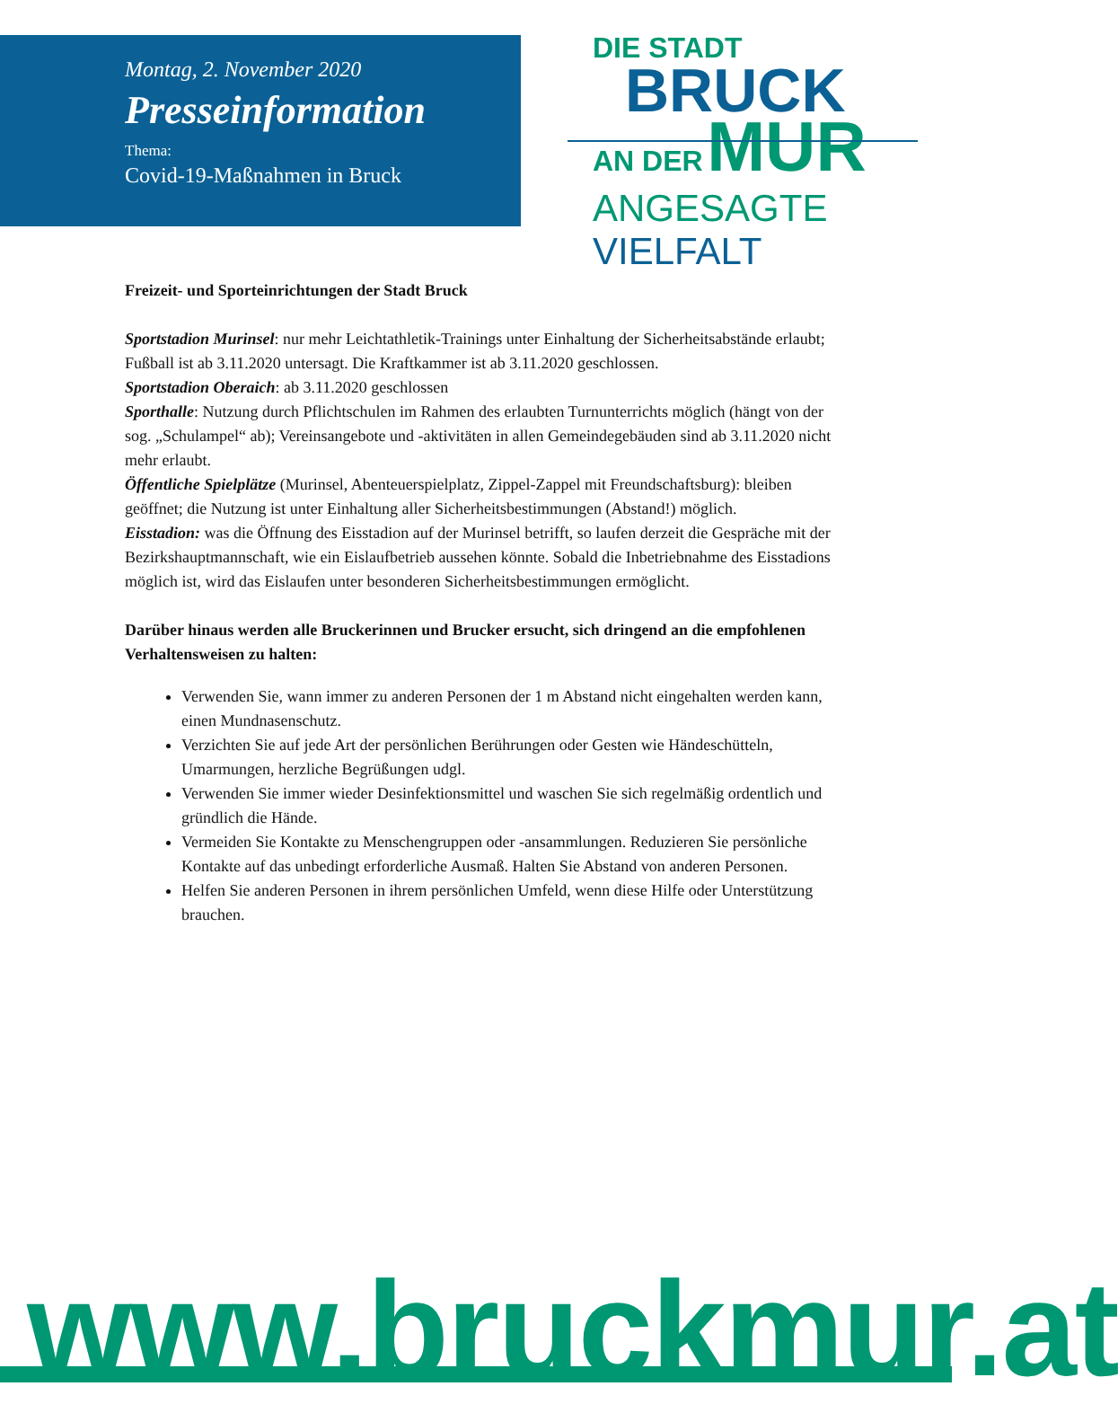Montag, 2. November 2020
Presseinformation
Thema:
Covid-19-Maßnahmen in Bruck
DIE STADT
BRUCK
AN DER MUR
ANGESAGTE VIELFALT
Freizeit- und Sporteinrichtungen der Stadt Bruck
Sportstadion Murinsel: nur mehr Leichtathletik-Trainings unter Einhaltung der Sicherheitsabstände erlaubt; Fußball ist ab 3.11.2020 untersagt. Die Kraftkammer ist ab 3.11.2020 geschlossen.
Sportstadion Oberaich: ab 3.11.2020 geschlossen
Sporthalle: Nutzung durch Pflichtschulen im Rahmen des erlaubten Turnunterrichts möglich (hängt von der sog. „Schulampel“ ab); Vereinsangebote und -aktivitäten in allen Gemeindegebäuden sind ab 3.11.2020 nicht mehr erlaubt.
Öffentliche Spielplätze (Murinsel, Abenteuerspielplatz, Zippel-Zappel mit Freundschaftsburg): bleiben geöffnet; die Nutzung ist unter Einhaltung aller Sicherheitsbestimmungen (Abstand!) möglich.
Eisstadion: was die Öffnung des Eisstadion auf der Murinsel betrifft, so laufen derzeit die Gespräche mit der Bezirkshauptmannschaft, wie ein Eislaufbetrieb aussehen könnte. Sobald die Inbetriebnahme des Eisstadions möglich ist, wird das Eislaufen unter besonderen Sicherheitsbestimmungen ermöglicht.
Darüber hinaus werden alle Bruckerinnen und Brucker ersucht, sich dringend an die empfohlenen Verhaltensweisen zu halten:
Verwenden Sie, wann immer zu anderen Personen der 1 m Abstand nicht eingehalten werden kann, einen Mundnasenschutz.
Verzichten Sie auf jede Art der persönlichen Berührungen oder Gesten wie Händeschütteln, Umarmungen, herzliche Begrüßungen udgl.
Verwenden Sie immer wieder Desinfektionsmittel und waschen Sie sich regelmäßig ordentlich und gründlich die Hände.
Vermeiden Sie Kontakte zu Menschengruppen oder -ansammlungen. Reduzieren Sie persönliche Kontakte auf das unbedingt erforderliche Ausmaß. Halten Sie Abstand von anderen Personen.
Helfen Sie anderen Personen in ihrem persönlichen Umfeld, wenn diese Hilfe oder Unterstützung brauchen.
www.bruckmur.at